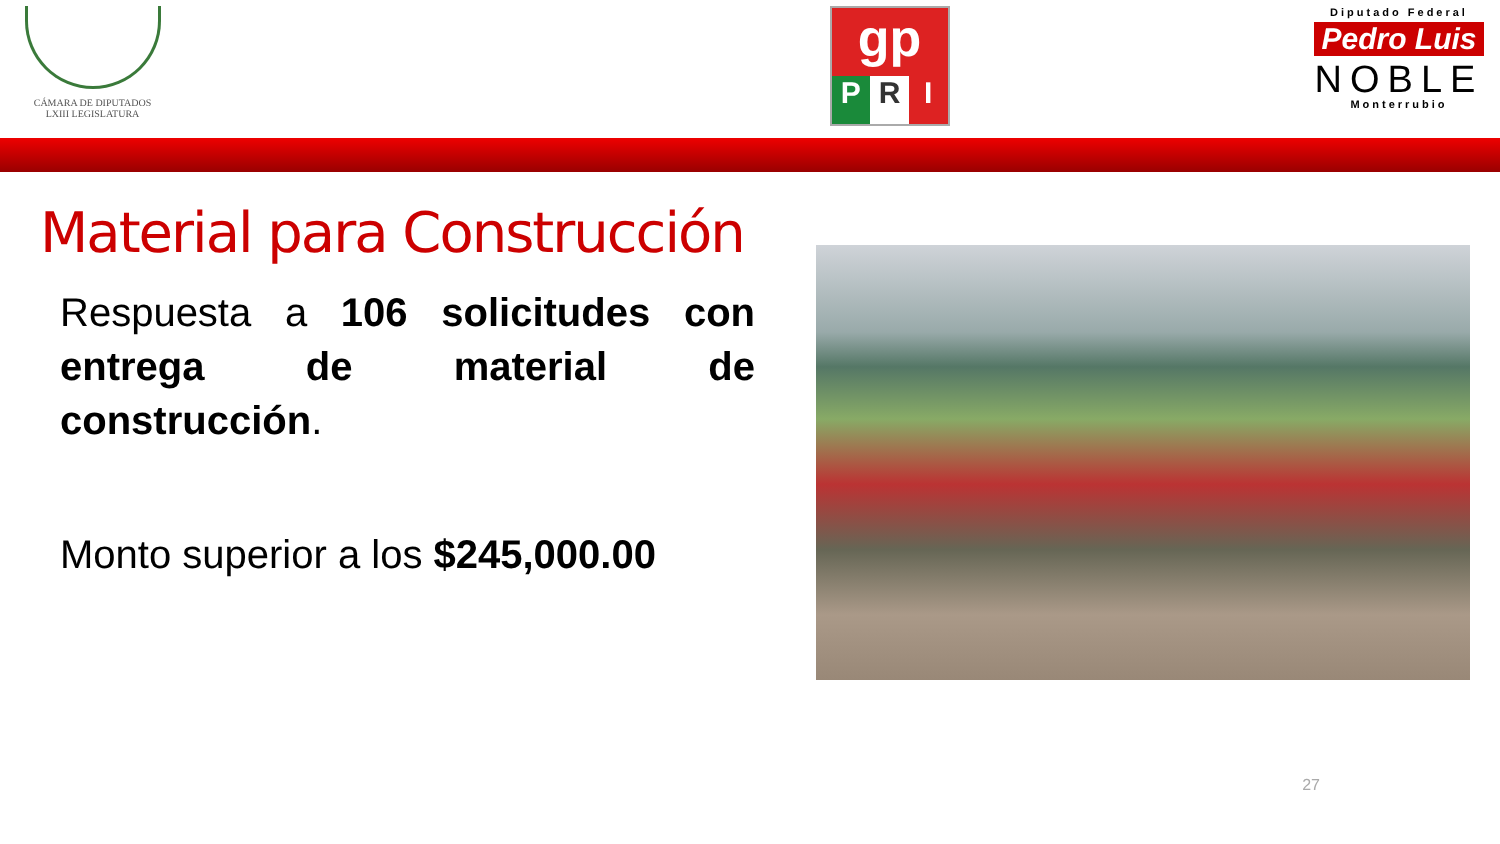CÁMARA DE DIPUTADOS
LXIII LEGISLATURA
gp
P R I
Diputado Federal
Pedro Luis
NOBLE
Monterrubio
Material para Construcción
Respuesta a 106 solicitudes con entrega de material de construcción.
Monto superior a los $245,000.00
27